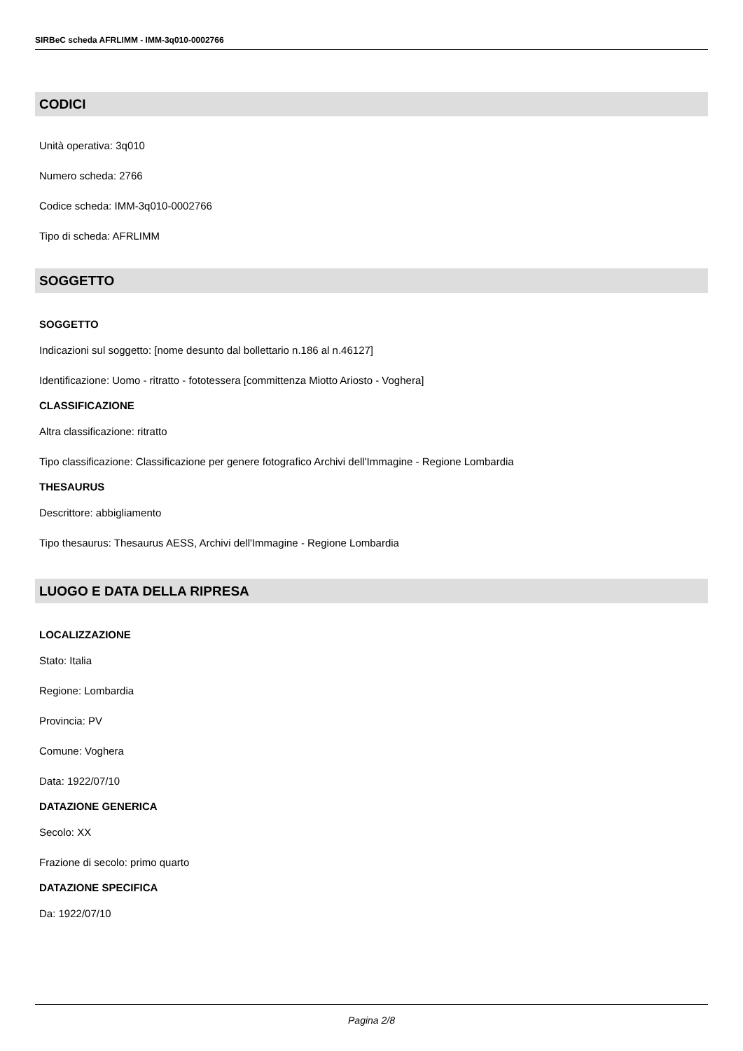SIRBeC scheda AFRLIMM - IMM-3q010-0002766
CODICI
Unità operativa: 3q010
Numero scheda: 2766
Codice scheda: IMM-3q010-0002766
Tipo di scheda: AFRLIMM
SOGGETTO
SOGGETTO
Indicazioni sul soggetto: [nome desunto dal bollettario n.186 al n.46127]
Identificazione: Uomo - ritratto - fototessera [committenza Miotto Ariosto - Voghera]
CLASSIFICAZIONE
Altra classificazione: ritratto
Tipo classificazione: Classificazione per genere fotografico Archivi dell'Immagine - Regione Lombardia
THESAURUS
Descrittore: abbigliamento
Tipo thesaurus: Thesaurus AESS, Archivi dell'Immagine - Regione Lombardia
LUOGO E DATA DELLA RIPRESA
LOCALIZZAZIONE
Stato: Italia
Regione: Lombardia
Provincia: PV
Comune: Voghera
Data: 1922/07/10
DATAZIONE GENERICA
Secolo: XX
Frazione di secolo: primo quarto
DATAZIONE SPECIFICA
Da: 1922/07/10
Pagina 2/8